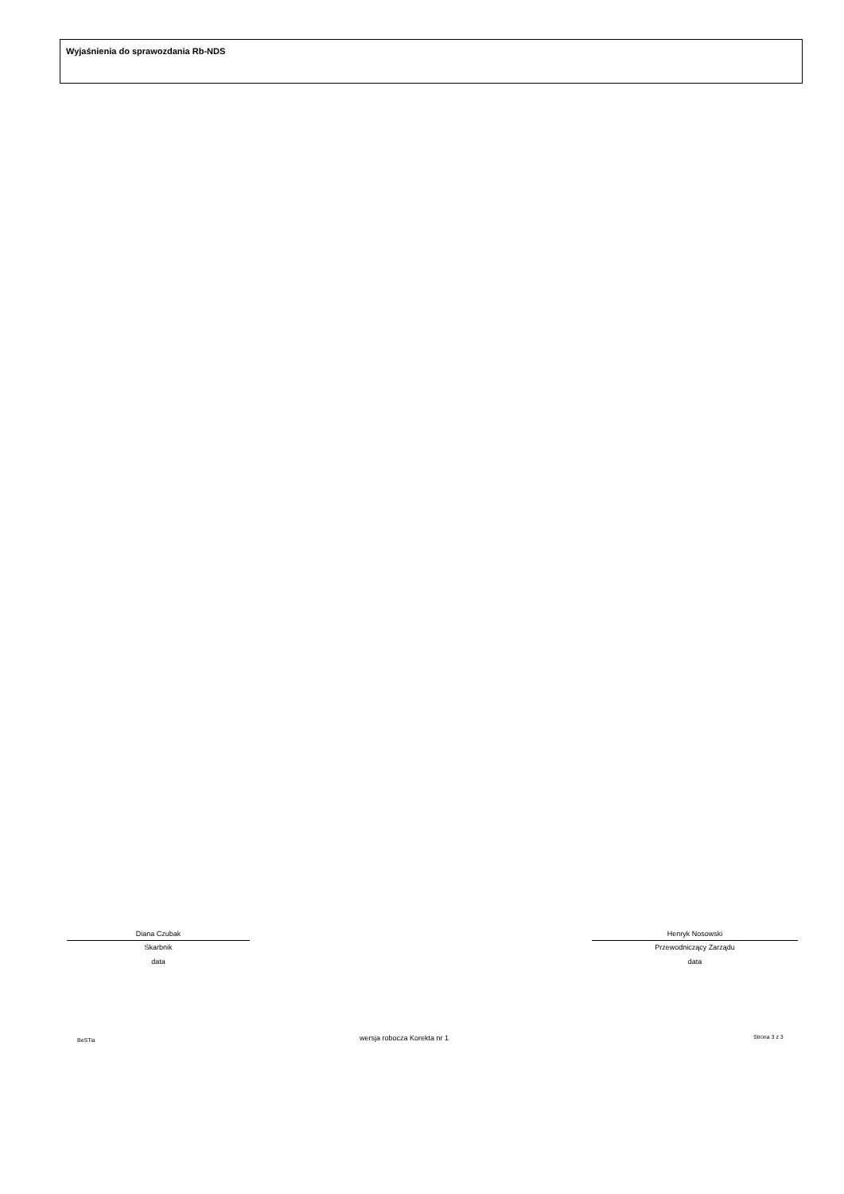Wyjaśnienia do sprawozdania Rb-NDS
Diana Czubak
Skarbnik
data
Henryk Nosowski
Przewodniczący Zarządu
data
BeSTia wersja robocza Korekta nr 1 Strona 3 z 3